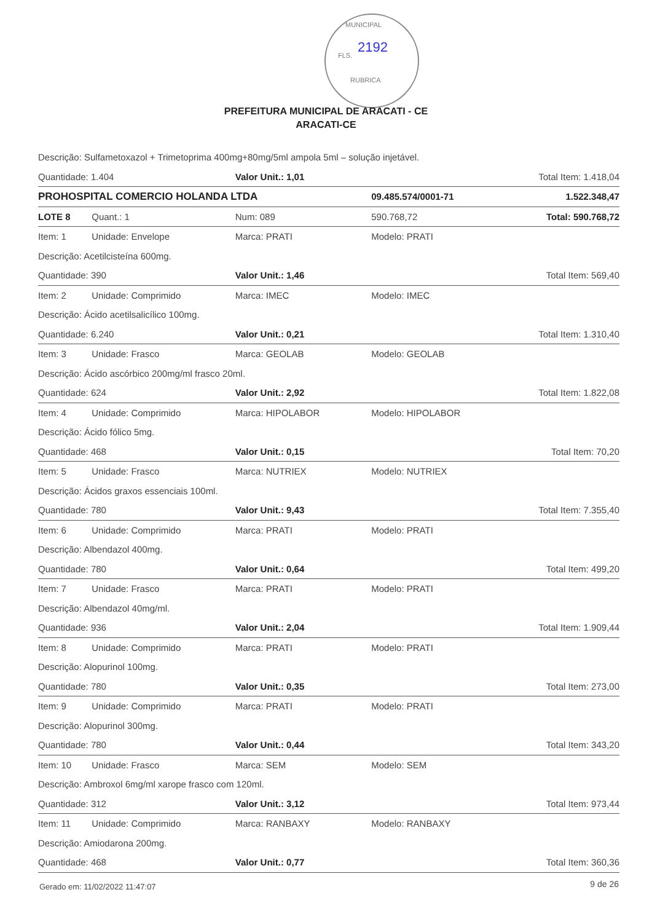MUNICIPAL
FLS.
2192
RUBRICA
PREFEITURA MUNICIPAL DE ARACATI - CE
ARACATI-CE
| Descrição: Sulfametoxazol + Trimetoprima 400mg+80mg/5ml ampola 5ml – solução injetável. | | | | |
| Quantidade: 1.404 | | Valor Unit.: 1,01 | | Total Item: 1.418,04 |
| PROHOSPITAL COMERCIO HOLANDA LTDA | | | 09.485.574/0001-71 | 1.522.348,47 |
| LOTE 8 | Quant.: 1 | Num: 089 | 590.768,72 | Total: 590.768,72 |
| Item: 1 | Unidade: Envelope | Marca: PRATI | Modelo: PRATI | |
| Descrição: Acetilcisteína 600mg. | | | | |
| Quantidade: 390 | | Valor Unit.: 1,46 | | Total Item: 569,40 |
| Item: 2 | Unidade: Comprimido | Marca: IMEC | Modelo: IMEC | |
| Descrição: Ácido acetilsalicílico 100mg. | | | | |
| Quantidade: 6.240 | | Valor Unit.: 0,21 | | Total Item: 1.310,40 |
| Item: 3 | Unidade: Frasco | Marca: GEOLAB | Modelo: GEOLAB | |
| Descrição: Ácido ascórbico 200mg/ml frasco 20ml. | | | | |
| Quantidade: 624 | | Valor Unit.: 2,92 | | Total Item: 1.822,08 |
| Item: 4 | Unidade: Comprimido | Marca: HIPOLABOR | Modelo: HIPOLABOR | |
| Descrição: Ácido fólico 5mg. | | | | |
| Quantidade: 468 | | Valor Unit.: 0,15 | | Total Item: 70,20 |
| Item: 5 | Unidade: Frasco | Marca: NUTRIEX | Modelo: NUTRIEX | |
| Descrição: Ácidos graxos essenciais 100ml. | | | | |
| Quantidade: 780 | | Valor Unit.: 9,43 | | Total Item: 7.355,40 |
| Item: 6 | Unidade: Comprimido | Marca: PRATI | Modelo: PRATI | |
| Descrição: Albendazol 400mg. | | | | |
| Quantidade: 780 | | Valor Unit.: 0,64 | | Total Item: 499,20 |
| Item: 7 | Unidade: Frasco | Marca: PRATI | Modelo: PRATI | |
| Descrição: Albendazol 40mg/ml. | | | | |
| Quantidade: 936 | | Valor Unit.: 2,04 | | Total Item: 1.909,44 |
| Item: 8 | Unidade: Comprimido | Marca: PRATI | Modelo: PRATI | |
| Descrição: Alopurinol 100mg. | | | | |
| Quantidade: 780 | | Valor Unit.: 0,35 | | Total Item: 273,00 |
| Item: 9 | Unidade: Comprimido | Marca: PRATI | Modelo: PRATI | |
| Descrição: Alopurinol 300mg. | | | | |
| Quantidade: 780 | | Valor Unit.: 0,44 | | Total Item: 343,20 |
| Item: 10 | Unidade: Frasco | Marca: SEM | Modelo: SEM | |
| Descrição: Ambroxol 6mg/ml xarope frasco com 120ml. | | | | |
| Quantidade: 312 | | Valor Unit.: 3,12 | | Total Item: 973,44 |
| Item: 11 | Unidade: Comprimido | Marca: RANBAXY | Modelo: RANBAXY | |
| Descrição: Amiodarona 200mg. | | | | |
| Quantidade: 468 | | Valor Unit.: 0,77 | | Total Item: 360,36 |
Gerado em: 11/02/2022 11:47:07 9 de 26